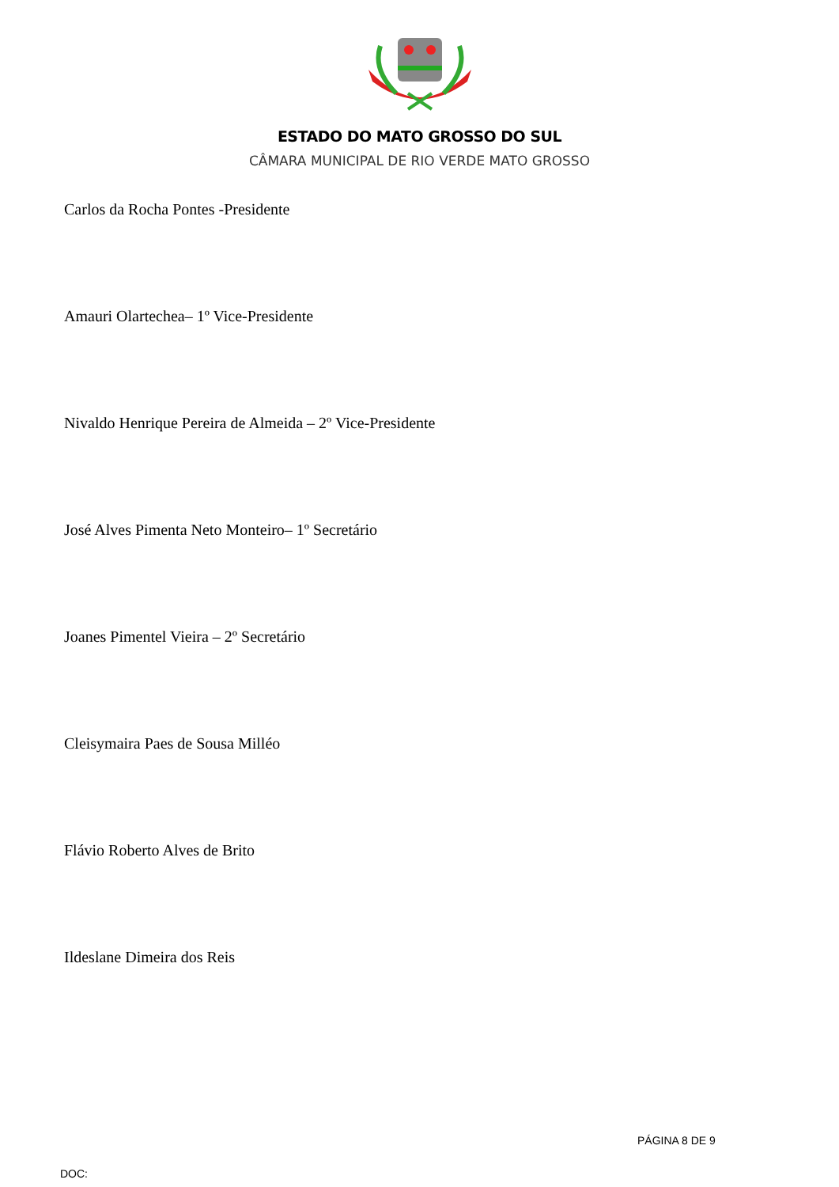ESTADO DO MATO GROSSO DO SUL
CÂMARA MUNICIPAL DE RIO VERDE MATO GROSSO
Carlos da Rocha Pontes -Presidente
Amauri Olartechea– 1º Vice-Presidente
Nivaldo Henrique Pereira de Almeida – 2º Vice-Presidente
José Alves Pimenta Neto Monteiro– 1º Secretário
Joanes Pimentel Vieira – 2º Secretário
Cleisymaira Paes de Sousa Milléo
Flávio Roberto Alves de Brito
Ildeslane Dimeira dos Reis
PÁGINA 8 DE 9
DOC: